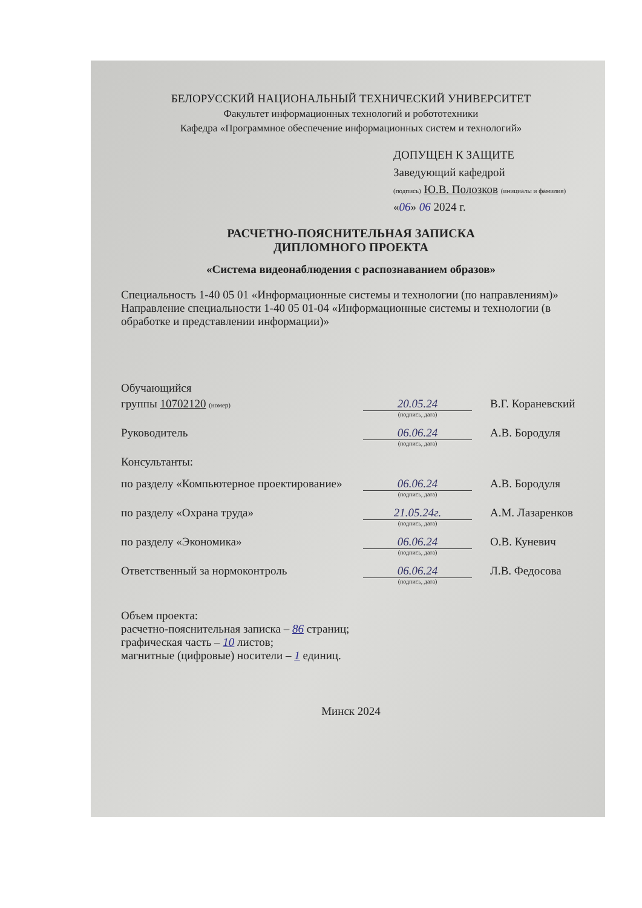БЕЛОРУССКИЙ НАЦИОНАЛЬНЫЙ ТЕХНИЧЕСКИЙ УНИВЕРСИТЕТ
Факультет информационных технологий и робототехники
Кафедра «Программное обеспечение информационных систем и технологий»
ДОПУЩЕН К ЗАЩИТЕ
Заведующий кафедрой
(подпись) Ю.В. Полозков (инициалы и фамилия)
«06» 06 2024 г.
РАСЧЕТНО-ПОЯСНИТЕЛЬНАЯ ЗАПИСКА
ДИПЛОМНОГО ПРОЕКТА
«Система видеонаблюдения с распознаванием образов»
Специальность 1-40 05 01 «Информационные системы и технологии (по направлениям)»
Направление специальности 1-40 05 01-04 «Информационные системы и технологии (в обработке и представлении информации)»
Обучающийся
группы 10702120 (номер)
20.05.24 В.Г. Кораневский
(подпись, дата)
Руководитель 06.06.24 А.В. Бородуля
(подпись, дата)
Консультанты:
по разделу «Компьютерное проектирование»
06.06.24 А.В. Бородуля
(подпись, дата)
по разделу «Охрана труда» 21.05.24г. А.М. Лазаренков
(подпись, дата)
по разделу «Экономика» 06.06.24 О.В. Куневич
(подпись, дата)
Ответственный за нормоконтроль 06.06.24 Л.В. Федосова
(подпись, дата)
Объем проекта:
расчетно-пояснительная записка – 86 страниц;
графическая часть – 10 листов;
магнитные (цифровые) носители – 1 единиц.
Минск 2024